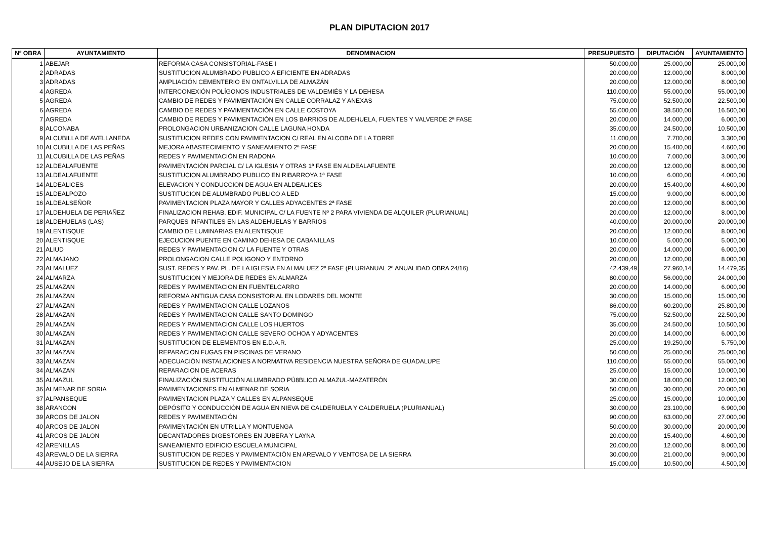PLAN DIPUTACION 2017
| Nº OBRA | AYUNTAMIENTO | DENOMINACION | PRESUPUESTO | DIPUTACIÓN | AYUNTAMIENTO |
| --- | --- | --- | --- | --- | --- |
| 1 | ABEJAR | REFORMA CASA CONSISTORIAL-FASE I | 50.000,00 | 25.000,00 | 25.000,00 |
| 2 | ADRADAS | SUSTITUCION ALUMBRADO PUBLICO A EFICIENTE EN ADRADAS | 20.000,00 | 12.000,00 | 8.000,00 |
| 3 | ADRADAS | AMPLIACIÓN CEMENTERIO EN ONTALVILLA DE ALMAZÁN | 20.000,00 | 12.000,00 | 8.000,00 |
| 4 | AGREDA | INTERCONEXIÓN POLÍGONOS INDUSTRIALES DE VALDEMIÉS Y LA DEHESA | 110.000,00 | 55.000,00 | 55.000,00 |
| 5 | AGREDA | CAMBIO DE REDES Y PAVIMENTACIÓN EN CALLE CORRALAZ Y ANEXAS | 75.000,00 | 52.500,00 | 22.500,00 |
| 6 | AGREDA | CAMBIO DE REDES Y PAVIMENTACIÓN EN CALLE COSTOYA | 55.000,00 | 38.500,00 | 16.500,00 |
| 7 | AGREDA | CAMBIO DE REDES Y PAVIMENTACIÓN EN LOS BARRIOS DE ALDEHUELA, FUENTES Y VALVERDE 2ª FASE | 20.000,00 | 14.000,00 | 6.000,00 |
| 8 | ALCONABA | PROLONGACION URBANIZACION CALLE LAGUNA HONDA | 35.000,00 | 24.500,00 | 10.500,00 |
| 9 | ALCUBILLA DE AVELLANEDA | SUSTITUCION REDES CON PAVIMENTACION C/ REAL EN ALCOBA DE LA TORRE | 11.000,00 | 7.700,00 | 3.300,00 |
| 10 | ALCUBILLA DE LAS PEÑAS | MEJORA ABASTECIMIENTO Y SANEAMIENTO 2ª FASE | 20.000,00 | 15.400,00 | 4.600,00 |
| 11 | ALCUBILLA DE LAS PEÑAS | REDES Y PAVIMENTACIÓN EN RADONA | 10.000,00 | 7.000,00 | 3.000,00 |
| 12 | ALDEALAFUENTE | PAVIMENTACIÓN PARCIAL C/ LA IGLESIA Y OTRAS 1ª FASE EN ALDEALAFUENTE | 20.000,00 | 12.000,00 | 8.000,00 |
| 13 | ALDEALAFUENTE | SUSTITUCION ALUMBRADO PUBLICO EN RIBARROYA 1ª FASE | 10.000,00 | 6.000,00 | 4.000,00 |
| 14 | ALDEALICES | ELEVACION Y CONDUCCION DE AGUA EN ALDEALICES | 20.000,00 | 15.400,00 | 4.600,00 |
| 15 | ALDEALPOZO | SUSTITUCION DE ALUMBRADO PUBLICO A LED | 15.000,00 | 9.000,00 | 6.000,00 |
| 16 | ALDEALSEÑOR | PAVIMENTACION PLAZA MAYOR Y CALLES ADYACENTES 2ª FASE | 20.000,00 | 12.000,00 | 8.000,00 |
| 17 | ALDEHUELA DE PERIAÑEZ | FINALIZACION REHAB. EDIF. MUNICIPAL C/ LA FUENTE Nº 2 PARA VIVIENDA DE ALQUILER (PLURIANUAL) | 20.000,00 | 12.000,00 | 8.000,00 |
| 18 | ALDEHUELAS (LAS) | PARQUES INFANTILES EN LAS ALDEHUELAS Y BARRIOS | 40.000,00 | 20.000,00 | 20.000,00 |
| 19 | ALENTISQUE | CAMBIO DE LUMINARIAS EN ALENTISQUE | 20.000,00 | 12.000,00 | 8.000,00 |
| 20 | ALENTISQUE | EJECUCION PUENTE EN CAMINO DEHESA DE CABANILLAS | 10.000,00 | 5.000,00 | 5.000,00 |
| 21 | ALIUD | REDES Y PAVIMENTACION C/ LA FUENTE Y OTRAS | 20.000,00 | 14.000,00 | 6.000,00 |
| 22 | ALMAJANO | PROLONGACION CALLE POLIGONO Y ENTORNO | 20.000,00 | 12.000,00 | 8.000,00 |
| 23 | ALMALUEZ | SUST. REDES Y PAV. PL. DE LA IGLESIA EN ALMALUEZ 2ª FASE (PLURIANUAL 2ª ANUALIDAD OBRA 24/16) | 42.439,49 | 27.960,14 | 14.479,35 |
| 24 | ALMARZA | SUSTITUCION Y MEJORA DE REDES EN ALMARZA | 80.000,00 | 56.000,00 | 24.000,00 |
| 25 | ALMAZAN | REDES Y PAVIMENTACION EN FUENTELCARRO | 20.000,00 | 14.000,00 | 6.000,00 |
| 26 | ALMAZAN | REFORMA ANTIGUA CASA CONSISTORIAL EN LODARES DEL MONTE | 30.000,00 | 15.000,00 | 15.000,00 |
| 27 | ALMAZAN | REDES Y PAVIMENTACION CALLE LOZANOS | 86.000,00 | 60.200,00 | 25.800,00 |
| 28 | ALMAZAN | REDES Y PAVIMENTACION CALLE SANTO DOMINGO | 75.000,00 | 52.500,00 | 22.500,00 |
| 29 | ALMAZAN | REDES Y PAVIMENTACION CALLE LOS HUERTOS | 35.000,00 | 24.500,00 | 10.500,00 |
| 30 | ALMAZAN | REDES Y PAVIMENTACION CALLE SEVERO OCHOA Y ADYACENTES | 20.000,00 | 14.000,00 | 6.000,00 |
| 31 | ALMAZAN | SUSTITUCION DE ELEMENTOS EN E.D.A.R. | 25.000,00 | 19.250,00 | 5.750,00 |
| 32 | ALMAZAN | REPARACION FUGAS EN PISCINAS DE VERANO | 50.000,00 | 25.000,00 | 25.000,00 |
| 33 | ALMAZAN | ADECUACIÓN INSTALACIONES A NORMATIVA RESIDENCIA NUESTRA SEÑORA DE GUADALUPE | 110.000,00 | 55.000,00 | 55.000,00 |
| 34 | ALMAZAN | REPARACION DE ACERAS | 25.000,00 | 15.000,00 | 10.000,00 |
| 35 | ALMAZUL | FINALIZACIÓN SUSTITUCIÓN ALUMBRADO PÚ8BLICO ALMAZUL-MAZATERÓN | 30.000,00 | 18.000,00 | 12.000,00 |
| 36 | ALMENAR DE SORIA | PAVIMENTACIONES EN ALMENAR DE SORIA | 50.000,00 | 30.000,00 | 20.000,00 |
| 37 | ALPANSEQUE | PAVIMENTACION PLAZA Y CALLES EN ALPANSEQUE | 25.000,00 | 15.000,00 | 10.000,00 |
| 38 | ARANCON | DEPÓSITO Y CONDUCCIÓN DE AGUA EN NIEVA DE CALDERUELA Y CALDERUELA (PLURIANUAL) | 30.000,00 | 23.100,00 | 6.900,00 |
| 39 | ARCOS DE JALON | REDES Y PAVIMENTACIÓN | 90.000,00 | 63.000,00 | 27.000,00 |
| 40 | ARCOS DE JALON | PAVIMENTACIÓN EN UTRILLA Y MONTUENGA | 50.000,00 | 30.000,00 | 20.000,00 |
| 41 | ARCOS DE JALON | DECANTADORES DIGESTORES EN JUBERA Y LAYNA | 20.000,00 | 15.400,00 | 4.600,00 |
| 42 | ARENILLAS | SANEAMIENTO EDIFICIO ESCUELA MUNICIPAL | 20.000,00 | 12.000,00 | 8.000,00 |
| 43 | AREVALO DE LA SIERRA | SUSTITUCION DE REDES Y PAVIMENTACIÓN EN AREVALO Y VENTOSA DE LA SIERRA | 30.000,00 | 21.000,00 | 9.000,00 |
| 44 | AUSEJO DE LA SIERRA | SUSTITUCION DE REDES Y PAVIMENTACION | 15.000,00 | 10.500,00 | 4.500,00 |